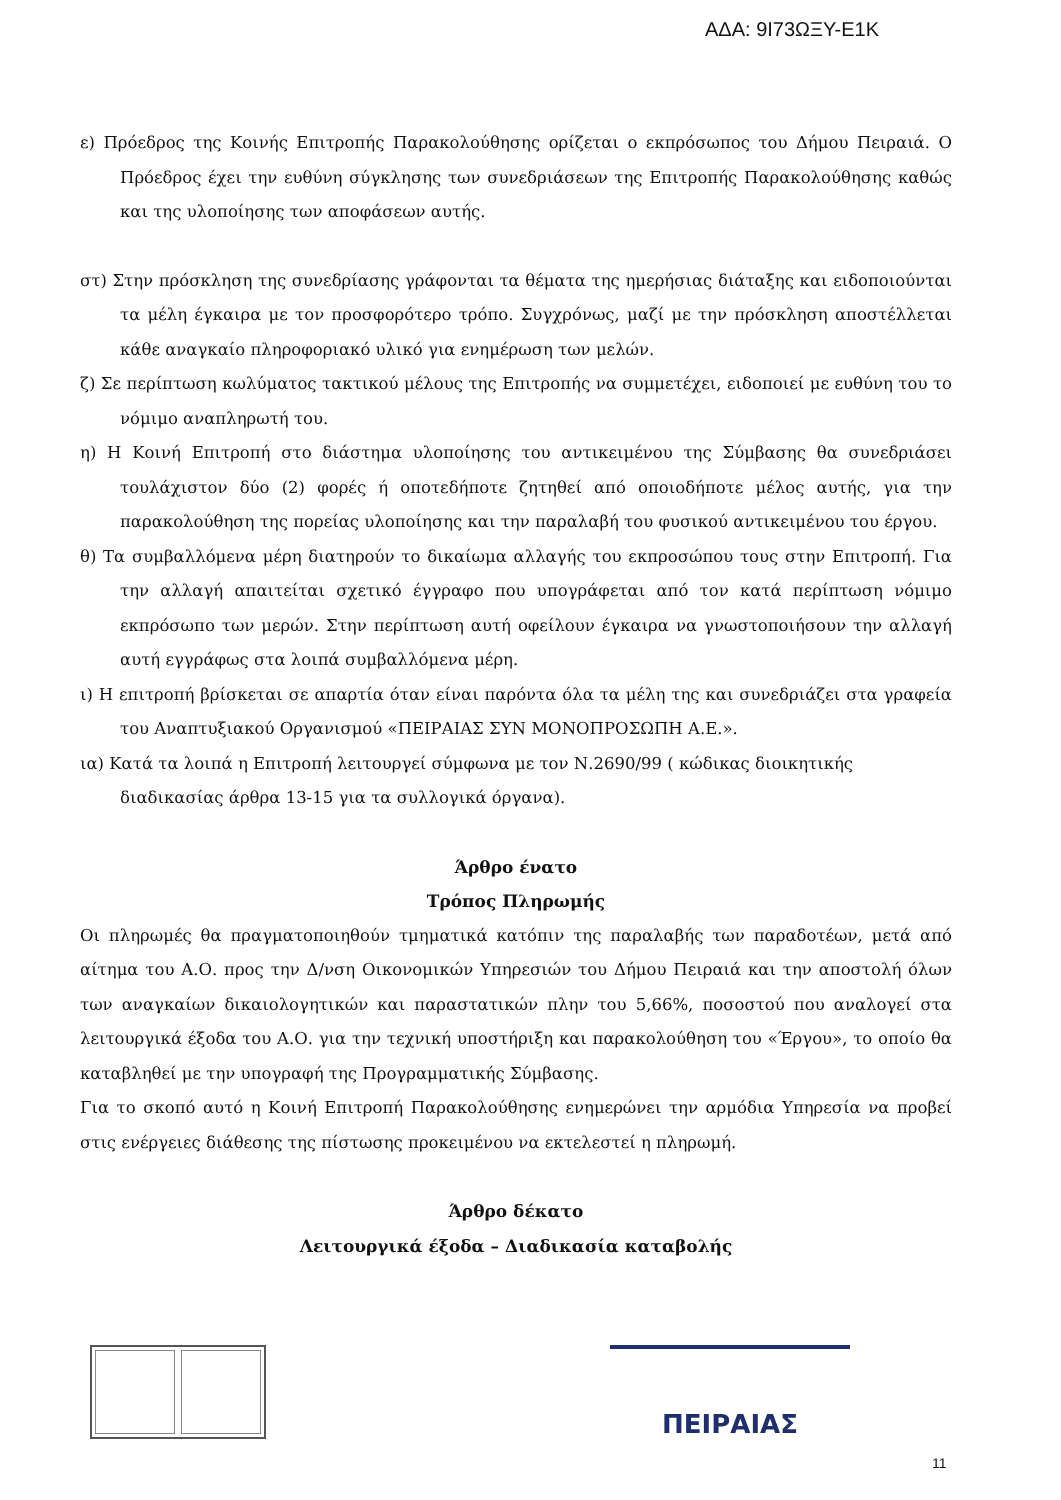ΑΔΑ: 9Ι73ΩΞΥ-Ε1Κ
ε) Πρόεδρος της Κοινής Επιτροπής Παρακολούθησης ορίζεται ο εκπρόσωπος του Δήμου Πειραιά. Ο Πρόεδρος έχει την ευθύνη σύγκλησης των συνεδριάσεων της Επιτροπής Παρακολούθησης καθώς και της υλοποίησης των αποφάσεων αυτής.
στ) Στην πρόσκληση της συνεδρίασης γράφονται τα θέματα της ημερήσιας διάταξης και ειδοποιούνται τα μέλη έγκαιρα με τον προσφορότερο τρόπο. Συγχρόνως, μαζί με την πρόσκληση αποστέλλεται κάθε αναγκαίο πληροφοριακό υλικό για ενημέρωση των μελών.
ζ) Σε περίπτωση κωλύματος τακτικού μέλους της Επιτροπής να συμμετέχει, ειδοποιεί με ευθύνη του το νόμιμο αναπληρωτή του.
η) Η Κοινή Επιτροπή στο διάστημα υλοποίησης του αντικειμένου της Σύμβασης θα συνεδριάσει τουλάχιστον δύο (2) φορές ή οποτεδήποτε ζητηθεί από οποιοδήποτε μέλος αυτής, για την παρακολούθηση της πορείας υλοποίησης και την παραλαβή του φυσικού αντικειμένου του έργου.
θ) Τα συμβαλλόμενα μέρη διατηρούν το δικαίωμα αλλαγής του εκπροσώπου τους στην Επιτροπή. Για την αλλαγή απαιτείται σχετικό έγγραφο που υπογράφεται από τον κατά περίπτωση νόμιμο εκπρόσωπο των μερών. Στην περίπτωση αυτή οφείλουν έγκαιρα να γνωστοποιήσουν την αλλαγή αυτή εγγράφως στα λοιπά συμβαλλόμενα μέρη.
ι) Η επιτροπή βρίσκεται σε απαρτία όταν είναι παρόντα όλα τα μέλη της και συνεδριάζει στα γραφεία του Αναπτυξιακού Οργανισμού «ΠΕΙΡΑΙΑΣ ΣΥΝ ΜΟΝΟΠΡΟΣΩΠΗ Α.Ε.».
ια) Κατά τα λοιπά η Επιτροπή λειτουργεί σύμφωνα με τον Ν.2690/99 ( κώδικας διοικητικής διαδικασίας άρθρα 13-15 για τα συλλογικά όργανα).
Άρθρο ένατο
Τρόπος Πληρωμής
Οι πληρωμές θα πραγματοποιηθούν τμηματικά κατόπιν της παραλαβής των παραδοτέων, μετά από αίτημα του Α.Ο. προς την Δ/νση Οικονομικών Υπηρεσιών του Δήμου Πειραιά και την αποστολή όλων των αναγκαίων δικαιολογητικών και παραστατικών πλην του 5,66%, ποσοστού που αναλογεί στα λειτουργικά έξοδα του Α.Ο. για την τεχνική υποστήριξη και παρακολούθηση του «Έργου», το οποίο θα καταβληθεί με την υπογραφή της Προγραμματικής Σύμβασης.
Για το σκοπό αυτό η Κοινή Επιτροπή Παρακολούθησης ενημερώνει την αρμόδια Υπηρεσία να προβεί στις ενέργειες διάθεσης της πίστωσης προκειμένου να εκτελεστεί η πληρωμή.
Άρθρο δέκατο
Λειτουργικά έξοδα – Διαδικασία καταβολής
ΠΕΙΡΑΙΑΣ
11